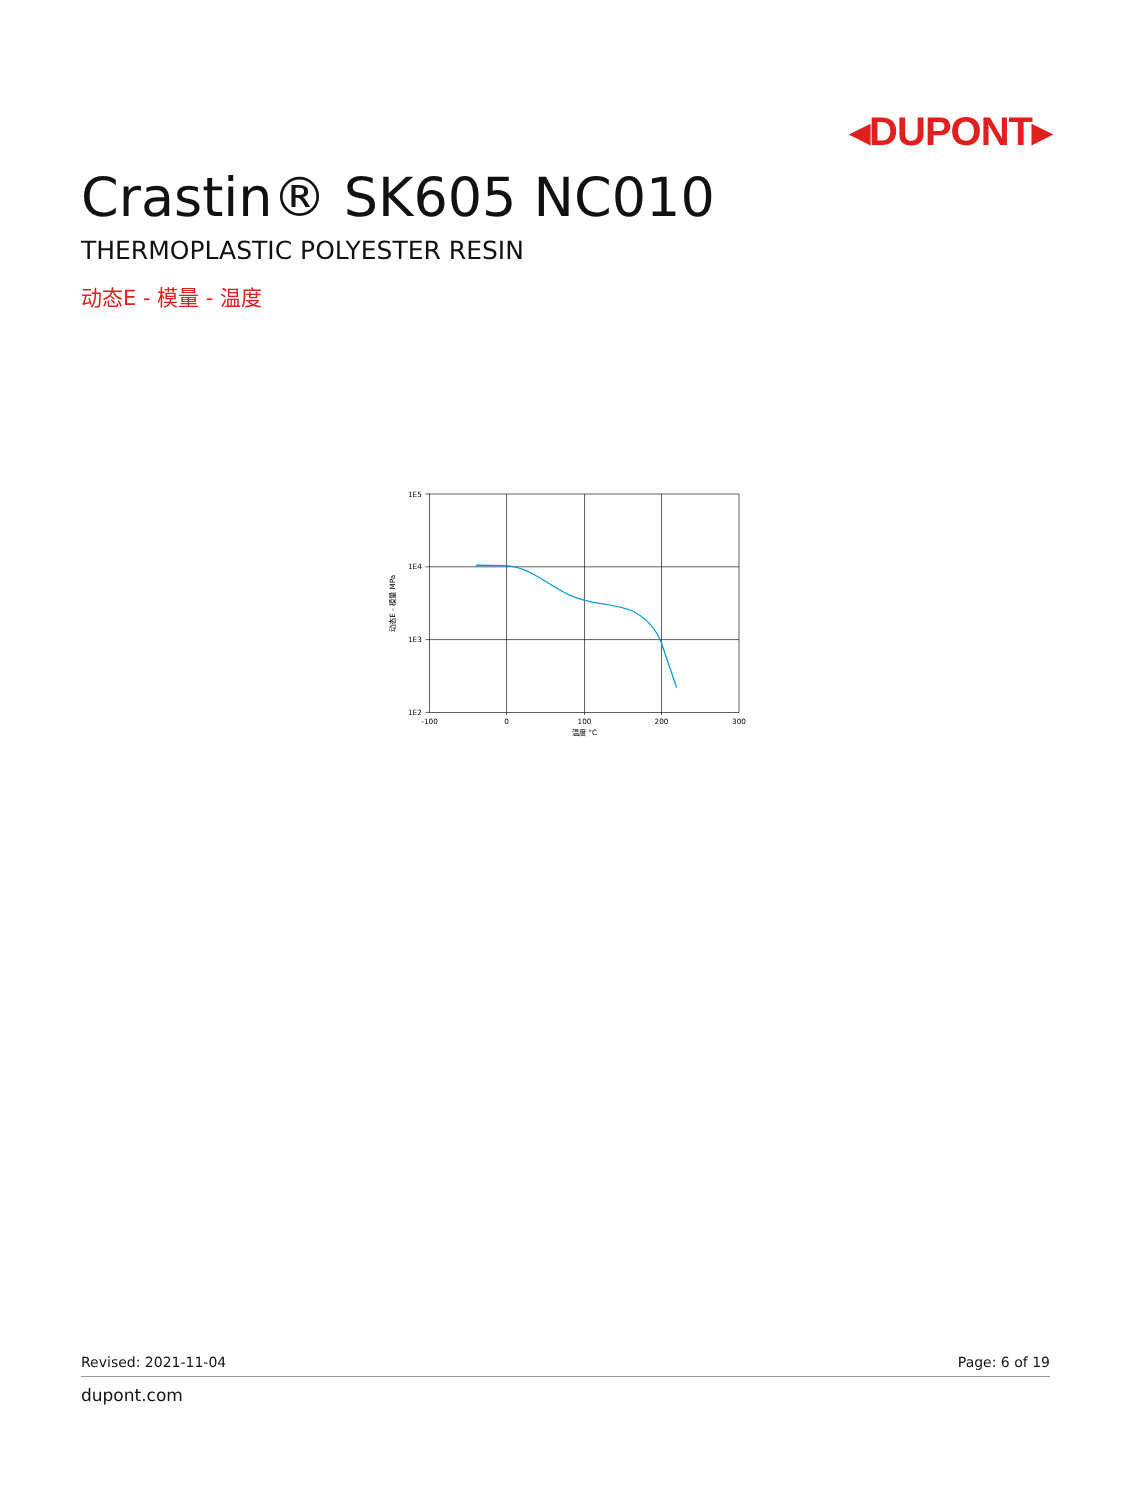◂DUPONT▸
Crastin® SK605 NC010
THERMOPLASTIC POLYESTER RESIN
动态E - 模量 - 温度
1E5
1E4
1E3
1E2
-100
0
100
200
300
温度 °C
动态E - 模量 MPa
Revised: 2021-11-04 Page: 6 of 19
dupont.com